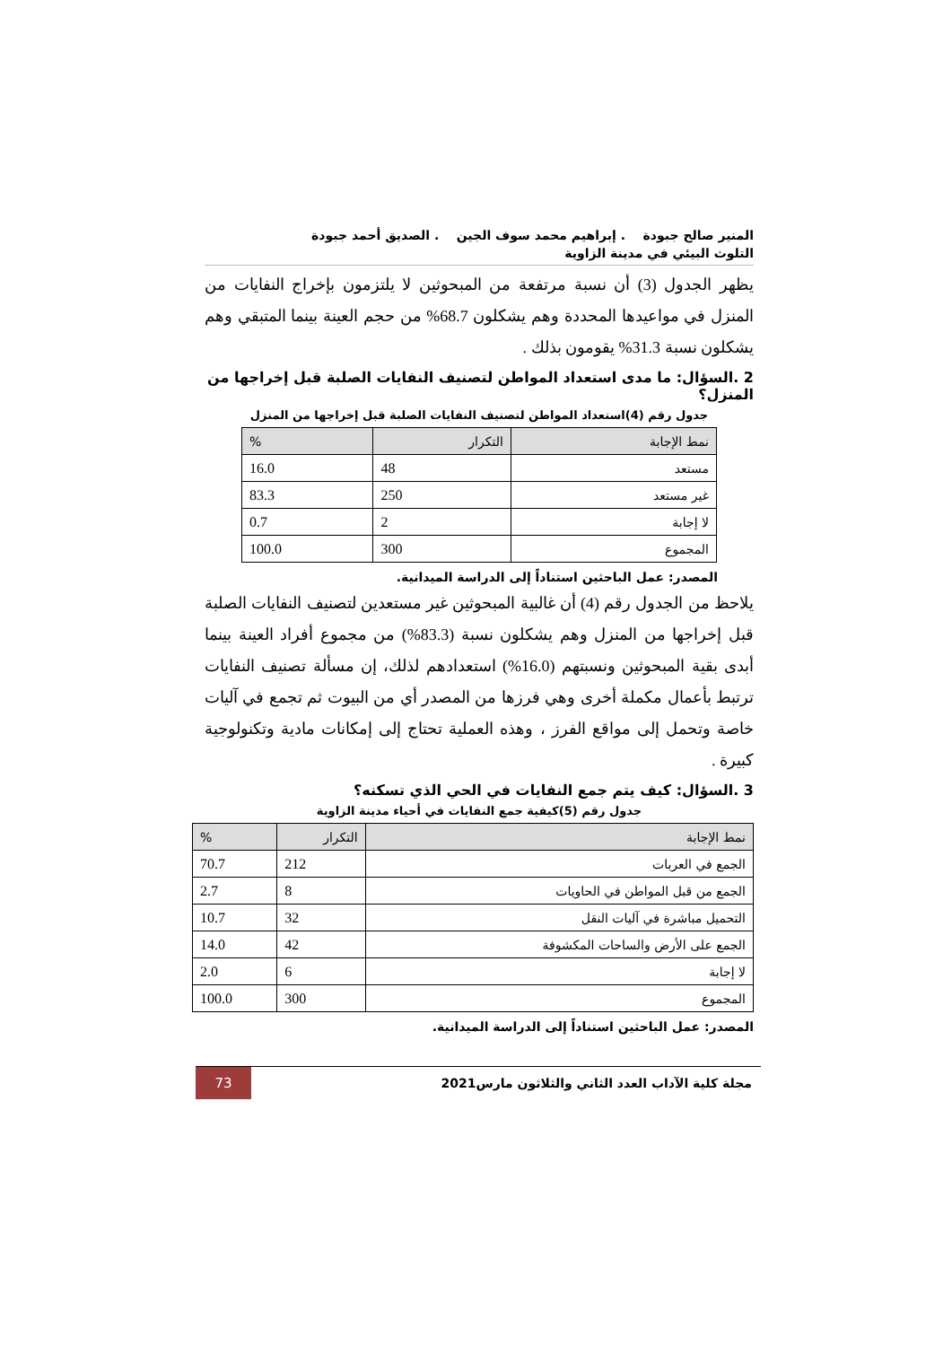المنير صالح جبودة . إبراهيم محمد سوف الجين . الصديق أحمد جبودة
التلوث البيئي في مدينة الزاوية
يظهر الجدول (3) أن نسبة مرتفعة من المبحوثين لا يلتزمون بإخراج النفايات من المنزل في مواعيدها المحددة وهم يشكلون 68.7% من حجم العينة بينما المتبقي وهم يشكلون نسبة 31.3% يقومون بذلك .
2 .السؤال: ما مدى استعداد المواطن لتصنيف النفايات الصلبة قبل إخراجها من المنزل؟
جدول رقم (4)استعداد المواطن لتصنيف النفايات الصلبة قبل إخراجها من المنزل
| نمط الإجابة | التكرار | % |
| --- | --- | --- |
| مستعد | 48 | 16.0 |
| غير مستعد | 250 | 83.3 |
| لا إجابة | 2 | 0.7 |
| المجموع | 300 | 100.0 |
المصدر: عمل الباحثين استناداً إلى الدراسة الميدانية.
يلاحظ من الجدول رقم (4) أن غالبية المبحوثين غير مستعدين لتصنيف النفايات الصلبة قبل إخراجها من المنزل وهم يشكلون نسبة (83.3%) من مجموع أفراد العينة بينما أبدى بقية المبحوثين ونسبتهم (16.0%) استعدادهم لذلك، إن مسألة تصنيف النفايات ترتبط بأعمال مكملة أخرى وهي فرزها من المصدر أي من البيوت ثم تجمع في آليات خاصة وتحمل إلى مواقع الفرز ، وهذه العملية تحتاج إلى إمكانات مادية وتكنولوجية كبيرة .
3 .السؤال: كيف يتم جمع النفايات في الحي الذي تسكنه؟
جدول رقم (5)كيفية جمع النفايات في أحياء مدينة الزاوية
| نمط الإجابة | التكرار | % |
| --- | --- | --- |
| الجمع في العربات | 212 | 70.7 |
| الجمع من قبل المواطن في الحاويات | 8 | 2.7 |
| التحميل مباشرة في آليات النقل | 32 | 10.7 |
| الجمع على الأرض والساحات المكشوفة | 42 | 14.0 |
| لا إجابة | 6 | 2.0 |
| المجموع | 300 | 100.0 |
المصدر: عمل الباحثين استناداً إلى الدراسة الميدانية.
مجلة كلية الآداب العدد الثاني والثلاثون مارس2021
73